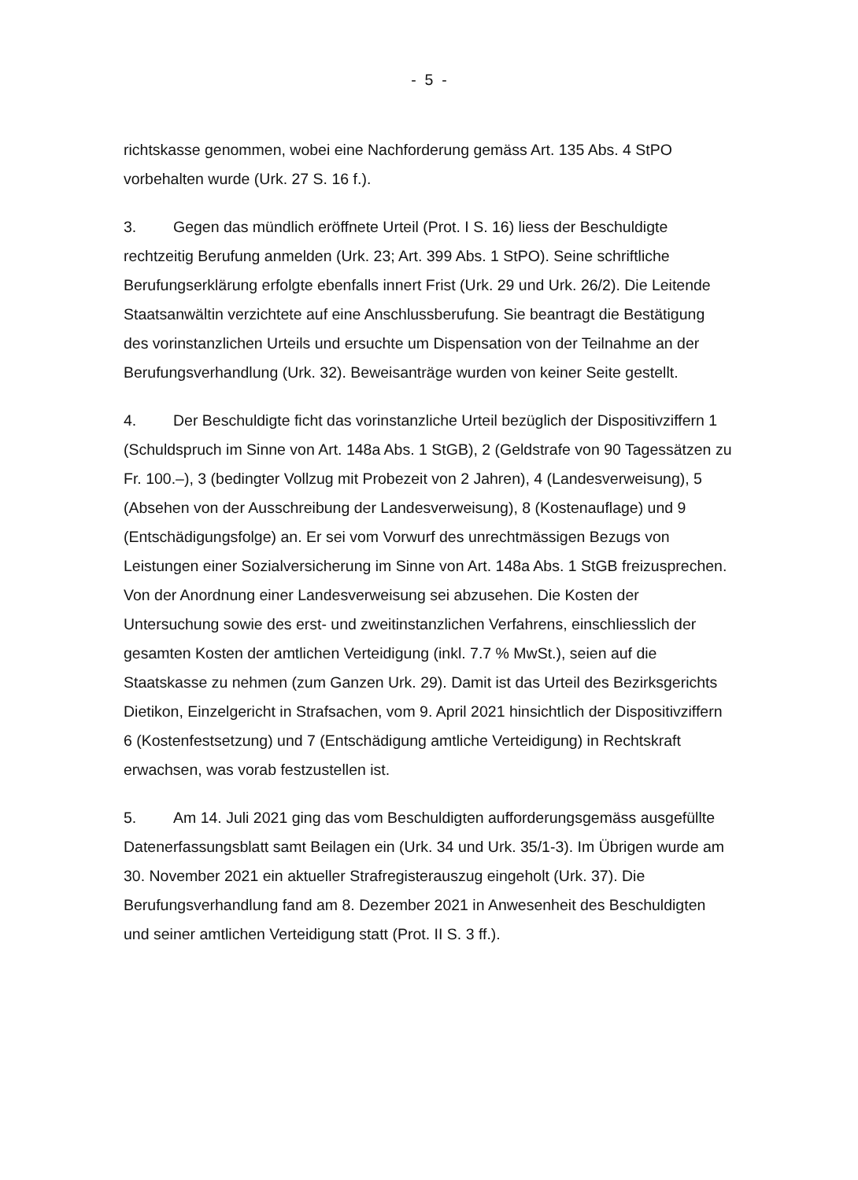- 5 -
richtskasse genommen, wobei eine Nachforderung gemäss Art. 135 Abs. 4 StPO vorbehalten wurde (Urk. 27 S. 16 f.).
3. Gegen das mündlich eröffnete Urteil (Prot. I S. 16) liess der Beschuldigte rechtzeitig Berufung anmelden (Urk. 23; Art. 399 Abs. 1 StPO). Seine schriftliche Berufungserklärung erfolgte ebenfalls innert Frist (Urk. 29 und Urk. 26/2). Die Leitende Staatsanwältin verzichtete auf eine Anschlussberufung. Sie beantragt die Bestätigung des vorinstanzlichen Urteils und ersuchte um Dispensation von der Teilnahme an der Berufungsverhandlung (Urk. 32). Beweisanträge wurden von keiner Seite gestellt.
4. Der Beschuldigte ficht das vorinstanzliche Urteil bezüglich der Dispositivziffern 1 (Schuldspruch im Sinne von Art. 148a Abs. 1 StGB), 2 (Geldstrafe von 90 Tagessätzen zu Fr. 100.–), 3 (bedingter Vollzug mit Probezeit von 2 Jahren), 4 (Landesverweisung), 5 (Absehen von der Ausschreibung der Landesverweisung), 8 (Kostenauflage) und 9 (Entschädigungsfolge) an. Er sei vom Vorwurf des unrechtmässigen Bezugs von Leistungen einer Sozialversicherung im Sinne von Art. 148a Abs. 1 StGB freizusprechen. Von der Anordnung einer Landesverweisung sei abzusehen. Die Kosten der Untersuchung sowie des erst- und zweitinstanzlichen Verfahrens, einschliesslich der gesamten Kosten der amtlichen Verteidigung (inkl. 7.7 % MwSt.), seien auf die Staatskasse zu nehmen (zum Ganzen Urk. 29). Damit ist das Urteil des Bezirksgerichts Dietikon, Einzelgericht in Strafsachen, vom 9. April 2021 hinsichtlich der Dispositivziffern 6 (Kostenfestsetzung) und 7 (Entschädigung amtliche Verteidigung) in Rechtskraft erwachsen, was vorab festzustellen ist.
5. Am 14. Juli 2021 ging das vom Beschuldigten aufforderungsgemäss ausgefüllte Datenerfassungsblatt samt Beilagen ein (Urk. 34 und Urk. 35/1-3). Im Übrigen wurde am 30. November 2021 ein aktueller Strafregisterauszug eingeholt (Urk. 37). Die Berufungsverhandlung fand am 8. Dezember 2021 in Anwesenheit des Beschuldigten und seiner amtlichen Verteidigung statt (Prot. II S. 3 ff.).